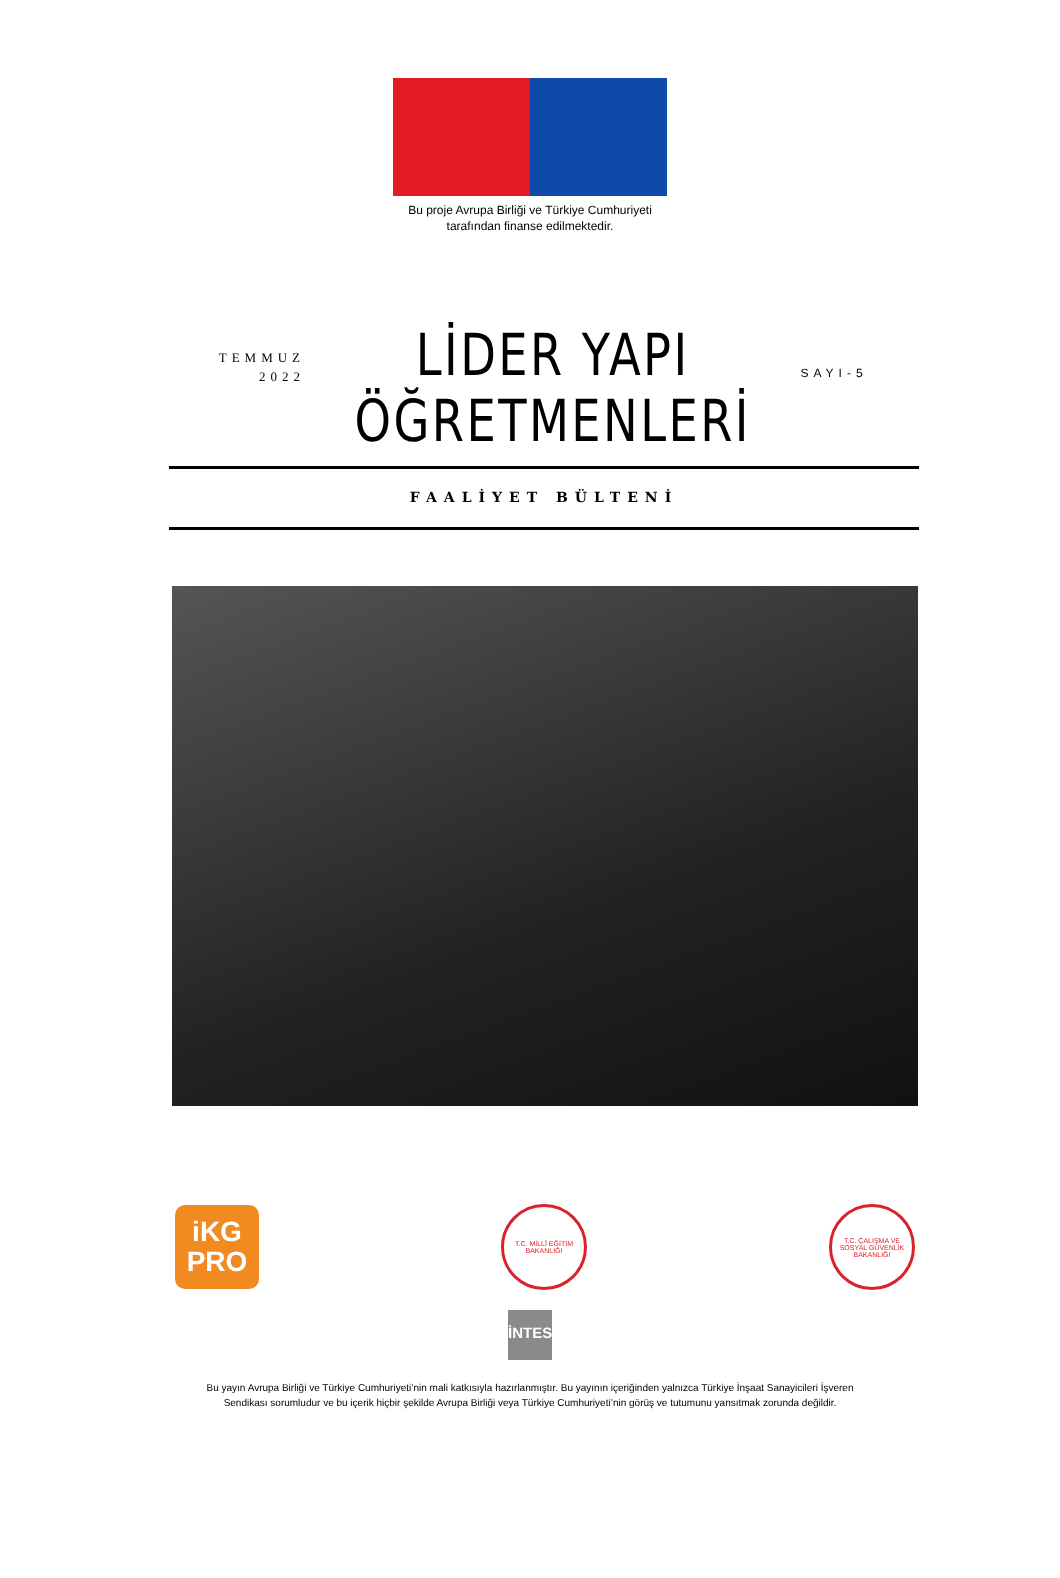Bu proje Avrupa Birliği ve Türkiye Cumhuriyeti
tarafından finanse edilmektedir.
TEMMUZ
2022
LİDER YAPI
ÖĞRETMENLERİ
SAYI-5
FAALİYET BÜLTENİ
iKG
PRO
T.C. MİLLÎ EĞİTİM BAKANLIĞI
T.C. ÇALIŞMA VE SOSYAL GÜVENLİK BAKANLIĞI
İNTES
Bu yayın Avrupa Birliği ve Türkiye Cumhuriyeti’nin mali katkısıyla hazırlanmıştır. Bu yayının içeriğinden yalnızca Türkiye İnşaat Sanayicileri İşveren Sendikası sorumludur ve bu içerik hiçbir şekilde Avrupa Birliği veya Türkiye Cumhuriyeti’nin görüş ve tutumunu yansıtmak zorunda değildir.